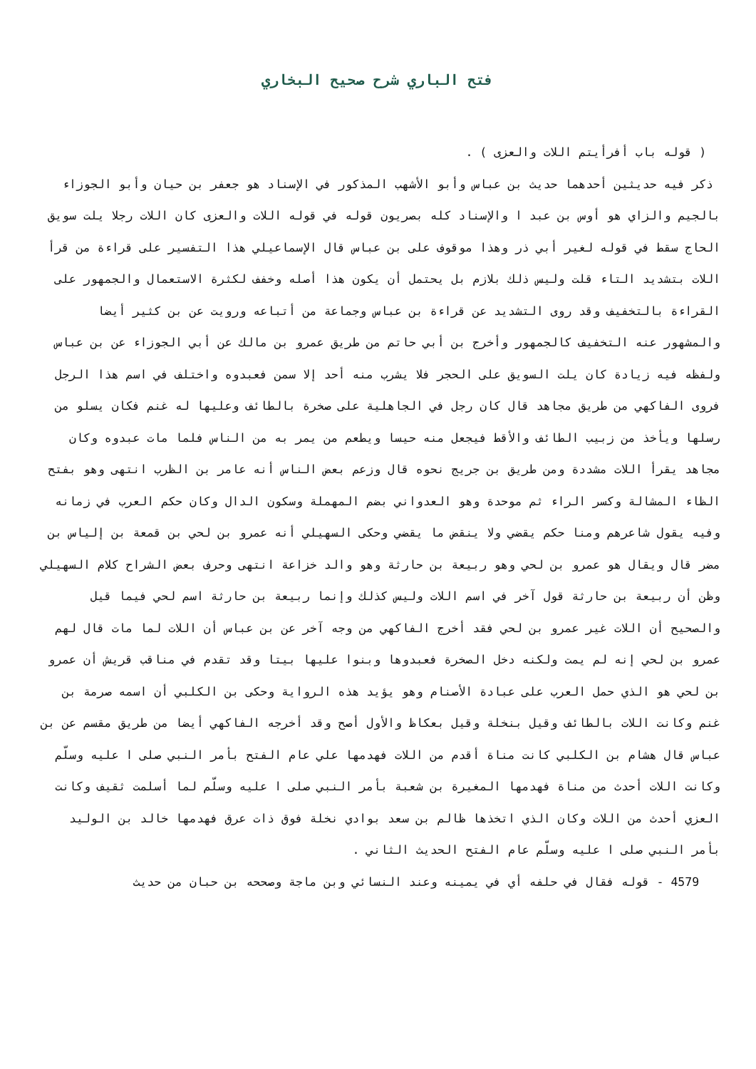فتح الباري شرح صحيح البخاري
( قوله باب أفرأيتم اللات والعزى ) .
ذكر فيه حديثين أحدهما حديث بن عباس وأبو الأشهب المذكور في الإسناد هو جعفر بن حيان وأبو الجوزاء بالجيم والزاي هو أوس بن عبد ا والإسناد كله بصريون قوله في قوله اللات والعزى كان اللات رجلا يلت سويق الحاج سقط في قوله لغير أبي ذر وهذا موقوف على بن عباس قال الإسماعيلي هذا التفسير على قراءة من قرأ اللات بتشديد التاء قلت وليس ذلك بلازم بل يحتمل أن يكون هذا أصله وخفف لكثرة الاستعمال والجمهور على القراءة بالتخفيف وقد روى التشديد عن قراءة بن عباس وجماعة من أتباعه ورويت عن بن كثير أيضا والمشهور عنه التخفيف كالجمهور وأخرج بن أبي حاتم من طريق عمرو بن مالك عن أبي الجوزاء عن بن عباس ولفظه فيه زيادة كان يلت السويق على الحجر فلا يشرب منه أحد إلا سمن فعبدوه واختلف في اسم هذا الرجل فروى الفاكهي من طريق مجاهد قال كان رجل في الجاهلية على صخرة بالطائف وعليها له غنم فكان يسلو من رسلها ويأخذ من زبيب الطائف والأقط فيجعل منه حيسا ويطعم من يمر به من الناس فلما مات عبدوه وكان مجاهد يقرأ اللات مشددة ومن طريق بن جريج نحوه قال وزعم بعض الناس أنه عامر بن الظرب انتهى وهو بفتح الظاء المشالة وكسر الراء ثم موحدة وهو العدواني بضم المهملة وسكون الدال وكان حكم العرب في زمانه وفيه يقول شاعرهم ومنا حكم يقضي ولا ينقض ما يقضي وحكى السهيلي أنه عمرو بن لحي بن قمعة بن إلياس بن مضر قال ويقال هو عمرو بن لحي وهو ربيعة بن حارثة وهو والد خزاعة انتهى وحرف بعض الشراح كلام السهيلي وظن أن ربيعة بن حارثة قول آخر في اسم اللات وليس كذلك وإنما ربيعة بن حارثة اسم لحي فيما قيل والصحيح أن اللات غير عمرو بن لحي فقد أخرج الفاكهي من وجه آخر عن بن عباس أن اللات لما مات قال لهم عمرو بن لحي إنه لم يمت ولكنه دخل الصخرة فعبدوها وبنوا عليها بيتا وقد تقدم في مناقب قريش أن عمرو بن لحي هو الذي حمل العرب على عبادة الأصنام وهو يؤيد هذه الرواية وحكى بن الكلبي أن اسمه صرمة بن غنم وكانت اللات بالطائف وقيل بنخلة وقيل بعكاظ والأول أصح وقد أخرجه الفاكهي أيضا من طريق مقسم عن بن عباس قال هشام بن الكلبي كانت مناة أقدم من اللات فهدمها علي عام الفتح بأمر النبي صلى ا عليه وسلّم وكانت اللات أحدث من مناة فهدمها المغيرة بن شعبة بأمر النبي صلى ا عليه وسلّم لما أسلمت ثقيف وكانت العزي أحدث من اللات وكان الذي اتخذها ظالم بن سعد بوادي نخلة فوق ذات عرق فهدمها خالد بن الوليد بأمر النبي صلى ا عليه وسلّم عام الفتح الحديث الثاني .
4579 - قوله فقال في حلفه أي في يمينه وعند النسائي وبن ماجة وصححه بن حبان من حديث